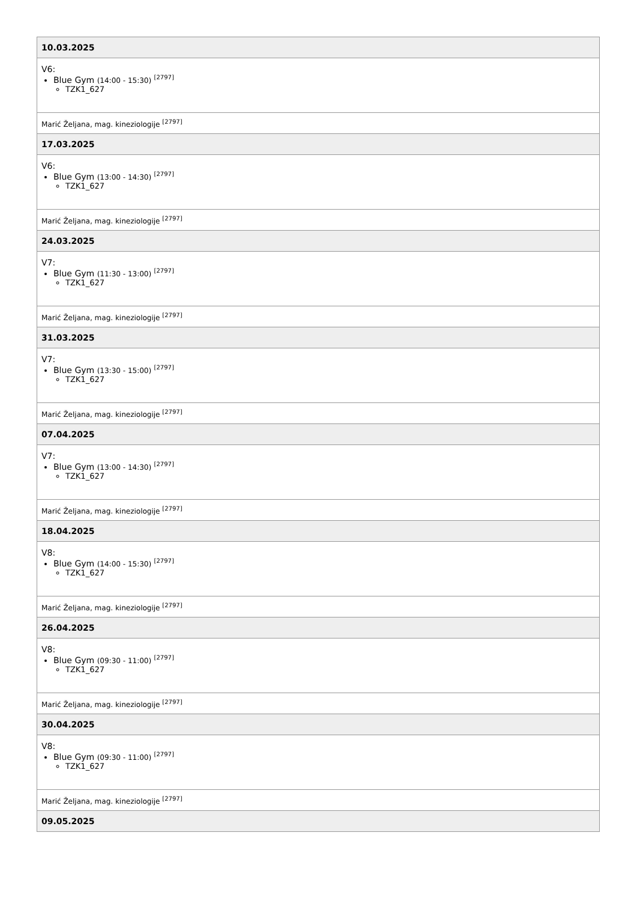| 10.03.2025 |
| V6: Blue Gym (14:00 - 15:30) <sup>[2797]</sup> TZK1_627 |
| Marić Željana, mag. kineziologije <sup>[2797]</sup> |
| 17.03.2025 |
| V6: Blue Gym (13:00 - 14:30) <sup>[2797]</sup> TZK1_627 |
| Marić Željana, mag. kineziologije <sup>[2797]</sup> |
| 24.03.2025 |
| V7: Blue Gym (11:30 - 13:00) <sup>[2797]</sup> TZK1_627 |
| Marić Željana, mag. kineziologije <sup>[2797]</sup> |
| 31.03.2025 |
| V7: Blue Gym (13:30 - 15:00) <sup>[2797]</sup> TZK1_627 |
| Marić Željana, mag. kineziologije <sup>[2797]</sup> |
| 07.04.2025 |
| V7: Blue Gym (13:00 - 14:30) <sup>[2797]</sup> TZK1_627 |
| Marić Željana, mag. kineziologije <sup>[2797]</sup> |
| 18.04.2025 |
| V8: Blue Gym (14:00 - 15:30) <sup>[2797]</sup> TZK1_627 |
| Marić Željana, mag. kineziologije <sup>[2797]</sup> |
| 26.04.2025 |
| V8: Blue Gym (09:30 - 11:00) <sup>[2797]</sup> TZK1_627 |
| Marić Željana, mag. kineziologije <sup>[2797]</sup> |
| 30.04.2025 |
| V8: Blue Gym (09:30 - 11:00) <sup>[2797]</sup> TZK1_627 |
| Marić Željana, mag. kineziologije <sup>[2797]</sup> |
| 09.05.2025 |